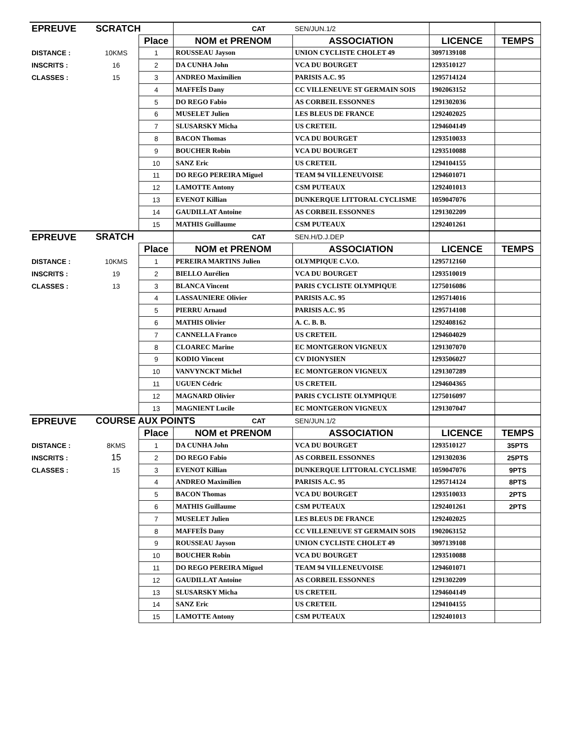| EPREUVE | SCRATCH | | | CAT | SEN/JUN.1/2 | | |
| | | Place | NOM et PRENOM | | ASSOCIATION | LICENCE | TEMPS |
| DISTANCE : | 10KMS | 1 | ROUSSEAU Jayson | | UNION CYCLISTE CHOLET 49 | 3097139108 | |
| INSCRITS : | 16 | 2 | DA CUNHA John | | VCA DU BOURGET | 1293510127 | |
| CLASSES : | 15 | 3 | ANDREO Maximilien | | PARISIS A.C. 95 | 1295714124 | |
| | | 4 | MAFFEÏS Dany | | CC VILLENEUVE ST GERMAIN SOIS | 1902063152 | |
| | | 5 | DO REGO Fabio | | AS CORBEIL ESSONNES | 1291302036 | |
| | | 6 | MUSELET Julien | | LES BLEUS DE FRANCE | 1292402025 | |
| | | 7 | SLUSARSKY Micha | | US CRETEIL | 1294604149 | |
| | | 8 | BACON Thomas | | VCA DU BOURGET | 1293510033 | |
| | | 9 | BOUCHER Robin | | VCA DU BOURGET | 1293510088 | |
| | | 10 | SANZ Eric | | US CRETEIL | 1294104155 | |
| | | 11 | DO REGO PEREIRA Miguel | | TEAM 94 VILLENEUVOISE | 1294601071 | |
| | | 12 | LAMOTTE Antony | | CSM PUTEAUX | 1292401013 | |
| | | 13 | EVENOT Killian | | DUNKERQUE LITTORAL CYCLISME | 1059047076 | |
| | | 14 | GAUDILLAT Antoine | | AS CORBEIL ESSONNES | 1291302209 | |
| | | 15 | MATHIS Guillaume | | CSM PUTEAUX | 1292401261 | |
| EPREUVE | SRATCH | | | CAT | SEN.H/D.J.DEP | | |
| | | Place | NOM et PRENOM | | ASSOCIATION | LICENCE | TEMPS |
| DISTANCE : | 10KMS | 1 | PEREIRA MARTINS Julien | | OLYMPIQUE C.V.O. | 1295712160 | |
| INSCRITS : | 19 | 2 | BIELLO Aurélien | | VCA DU BOURGET | 1293510019 | |
| CLASSES : | 13 | 3 | BLANCA Vincent | | PARIS CYCLISTE OLYMPIQUE | 1275016086 | |
| | | 4 | LASSAUNIERE Olivier | | PARISIS A.C. 95 | 1295714016 | |
| | | 5 | PIERRU Arnaud | | PARISIS A.C. 95 | 1295714108 | |
| | | 6 | MATHIS Olivier | | A. C. B. B. | 1292408162 | |
| | | 7 | CANNELLA Franco | | US CRETEIL | 1294604029 | |
| | | 8 | CLOAREC Marine | | EC MONTGERON VIGNEUX | 1291307070 | |
| | | 9 | KODIO Vincent | | CV DIONYSIEN | 1293506027 | |
| | | 10 | VANVYNCKT Michel | | EC MONTGERON VIGNEUX | 1291307289 | |
| | | 11 | UGUEN Cédric | | US CRETEIL | 1294604365 | |
| | | 12 | MAGNARD Olivier | | PARIS CYCLISTE OLYMPIQUE | 1275016097 | |
| | | 13 | MAGNIENT Lucile | | EC MONTGERON VIGNEUX | 1291307047 | |
| EPREUVE | COURSE AUX POINTS | | | CAT | SEN/JUN.1/2 | | |
| | | Place | NOM et PRENOM | | ASSOCIATION | LICENCE | TEMPS |
| DISTANCE : | 8KMS | 1 | DA CUNHA John | | VCA DU BOURGET | 1293510127 | 35PTS |
| INSCRITS : | 15 | 2 | DO REGO Fabio | | AS CORBEIL ESSONNES | 1291302036 | 25PTS |
| CLASSES : | 15 | 3 | EVENOT Killian | | DUNKERQUE LITTORAL CYCLISME | 1059047076 | 9PTS |
| | | 4 | ANDREO Maximilien | | PARISIS A.C. 95 | 1295714124 | 8PTS |
| | | 5 | BACON Thomas | | VCA DU BOURGET | 1293510033 | 2PTS |
| | | 6 | MATHIS Guillaume | | CSM PUTEAUX | 1292401261 | 2PTS |
| | | 7 | MUSELET Julien | | LES BLEUS DE FRANCE | 1292402025 | |
| | | 8 | MAFFEÏS Dany | | CC VILLENEUVE ST GERMAIN SOIS | 1902063152 | |
| | | 9 | ROUSSEAU Jayson | | UNION CYCLISTE CHOLET 49 | 3097139108 | |
| | | 10 | BOUCHER Robin | | VCA DU BOURGET | 1293510088 | |
| | | 11 | DO REGO PEREIRA Miguel | | TEAM 94 VILLENEUVOISE | 1294601071 | |
| | | 12 | GAUDILLAT Antoine | | AS CORBEIL ESSONNES | 1291302209 | |
| | | 13 | SLUSARSKY Micha | | US CRETEIL | 1294604149 | |
| | | 14 | SANZ Eric | | US CRETEIL | 1294104155 | |
| | | 15 | LAMOTTE Antony | | CSM PUTEAUX | 1292401013 | |